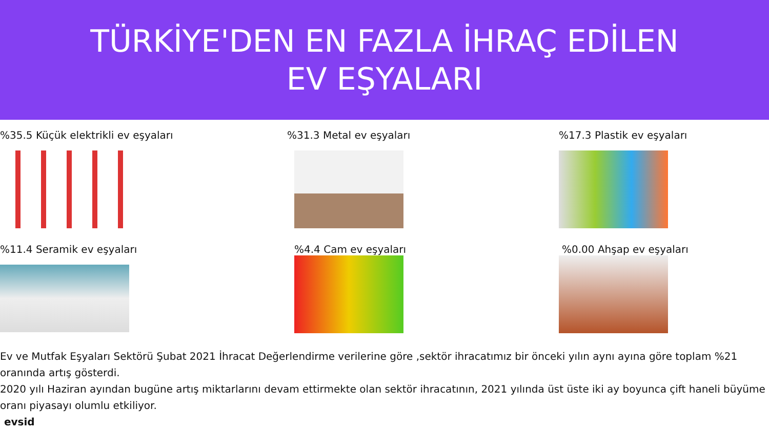TÜRKİYE'DEN EN FAZLA İHRAÇ EDİLEN EV EŞYALARI
%35.5 Küçük elektrikli ev eşyaları
%31.3 Metal ev eşyaları
%17.3 Plastik ev eşyaları
%11.4 Seramik ev eşyaları
%4.4 Cam ev eşyaları
%0.00 Ahşap ev eşyaları
Ev ve Mutfak Eşyaları Sektörü Şubat 2021 İhracat Değerlendirme verilerine göre ,sektör ihracatımız bir önceki yılın aynı ayına göre toplam %21 oranında artış gösterdi.
2020 yılı Haziran ayından bugüne artış miktarlarını devam ettirmekte olan sektör ihracatının, 2021 yılında üst üste iki ay boyunca çift haneli büyüme oranı piyasayı olumlu etkiliyor.
evsid